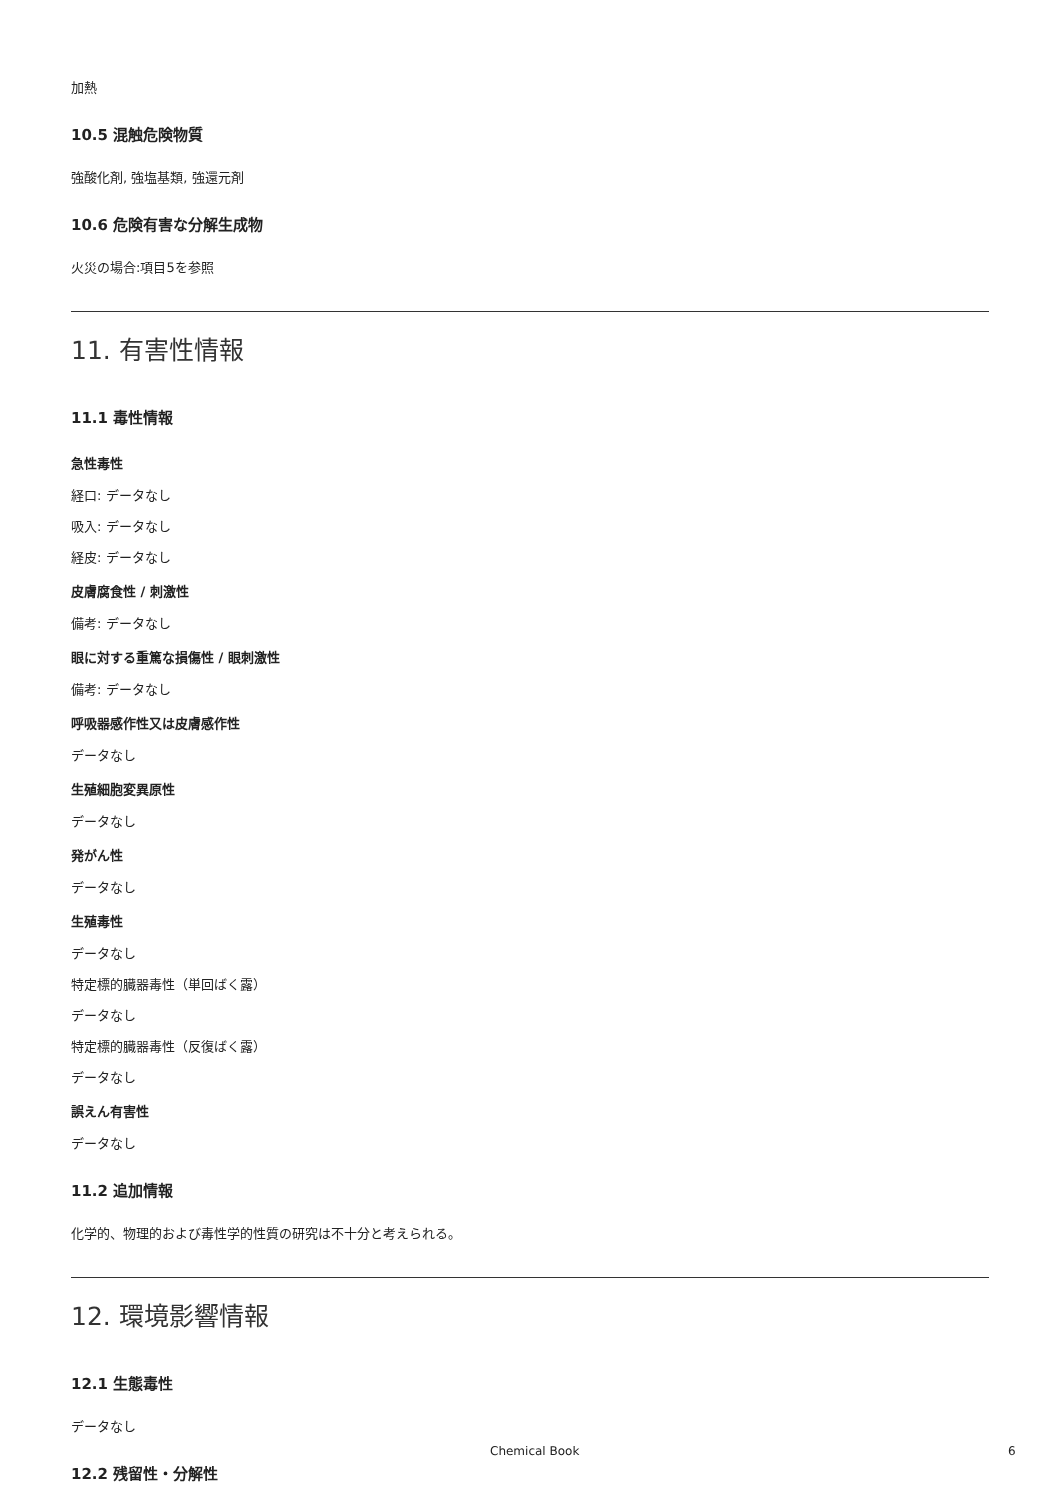加熱
10.5 混触危険物質
強酸化剤, 強塩基類, 強還元剤
10.6 危険有害な分解生成物
火災の場合:項目5を参照
11. 有害性情報
11.1 毒性情報
急性毒性
経口: データなし
吸入: データなし
経皮: データなし
皮膚腐食性 / 刺激性
備考: データなし
眼に対する重篤な損傷性 / 眼刺激性
備考: データなし
呼吸器感作性又は皮膚感作性
データなし
生殖細胞変異原性
データなし
発がん性
データなし
生殖毒性
データなし
特定標的臓器毒性（単回ばく露）
データなし
特定標的臓器毒性（反復ばく露）
データなし
誤えん有害性
データなし
11.2 追加情報
化学的、物理的および毒性学的性質の研究は不十分と考えられる。
12. 環境影響情報
12.1 生態毒性
データなし
12.2 残留性・分解性
Chemical Book 6